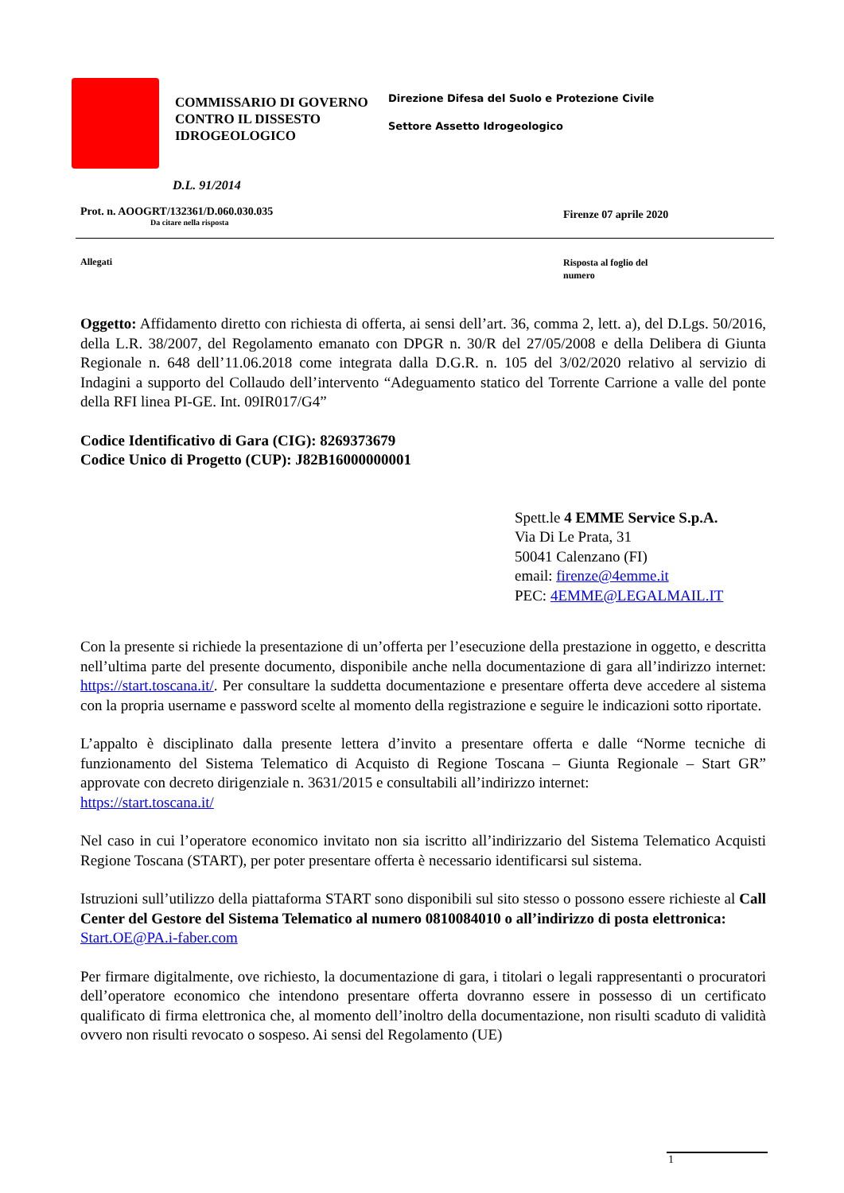COMMISSARIO DI GOVERNO CONTRO IL DISSESTO IDROGEOLOGICO
Direzione Difesa del Suolo e Protezione Civile
Settore Assetto Idrogeologico
D.L. 91/2014
Prot. n. AOOGRT/132361/D.060.030.035
Da citare nella risposta
Firenze 07 aprile 2020
Allegati
Risposta al foglio del
numero
Oggetto: Affidamento diretto con richiesta di offerta, ai sensi dell’art. 36, comma 2, lett. a), del D.Lgs. 50/2016, della L.R. 38/2007, del Regolamento emanato con DPGR n. 30/R del 27/05/2008 e della Delibera di Giunta Regionale n. 648 dell’11.06.2018 come integrata dalla D.G.R. n. 105 del 3/02/2020 relativo al servizio di Indagini a supporto del Collaudo dell’intervento “Adeguamento statico del Torrente Carrione a valle del ponte della RFI linea PI-GE. Int. 09IR017/G4”
Codice Identificativo di Gara (CIG): 8269373679
Codice Unico di Progetto (CUP): J82B16000000001
Spett.le 4 EMME Service S.p.A.
Via Di Le Prata, 31
50041 Calenzano (FI)
email: firenze@4emme.it
PEC: 4EMME@LEGALMAIL.IT
Con la presente si richiede la presentazione di un’offerta per l’esecuzione della prestazione in oggetto, e descritta nell’ultima parte del presente documento, disponibile anche nella documentazione di gara all’indirizzo internet: https://start.toscana.it/. Per consultare la suddetta documentazione e presentare offerta deve accedere al sistema con la propria username e password scelte al momento della registrazione e seguire le indicazioni sotto riportate.
L’appalto è disciplinato dalla presente lettera d’invito a presentare offerta e dalle “Norme tecniche di funzionamento del Sistema Telematico di Acquisto di Regione Toscana – Giunta Regionale – Start GR” approvate con decreto dirigenziale n. 3631/2015 e consultabili all’indirizzo internet:
https://start.toscana.it/
Nel caso in cui l’operatore economico invitato non sia iscritto all’indirizzario del Sistema Telematico Acquisti Regione Toscana (START), per poter presentare offerta è necessario identificarsi sul sistema.
Istruzioni sull’utilizzo della piattaforma START sono disponibili sul sito stesso o possono essere richieste al Call Center del Gestore del Sistema Telematico al numero 0810084010 o all’indirizzo di posta elettronica:
Start.OE@PA.i-faber.com
Per firmare digitalmente, ove richiesto, la documentazione di gara, i titolari o legali rappresentanti o procuratori dell’operatore economico che intendono presentare offerta dovranno essere in possesso di un certificato qualificato di firma elettronica che, al momento dell’inoltro della documentazione, non risulti scaduto di validità ovvero non risulti revocato o sospeso. Ai sensi del Regolamento (UE)
1